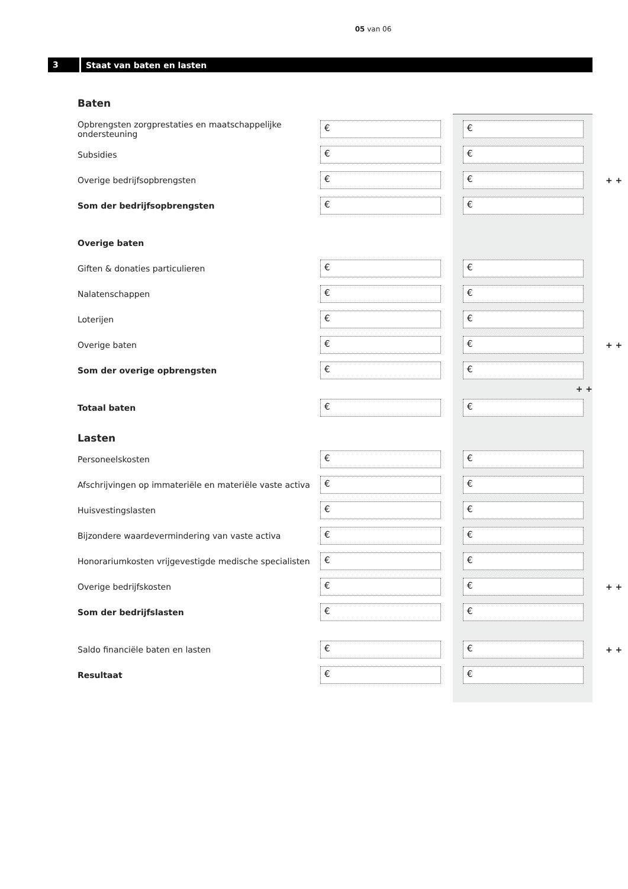05 van 06
3 Staat van baten en lasten
Baten
Opbrengsten zorgprestaties en maatschappelijke ondersteuning € €
Subsidies € €
Overige bedrijfsopbrengsten € € + +
Som der bedrijfsopbrengsten € €
Overige baten
Giften & donaties particulieren € €
Nalatenschappen € €
Loterijen € €
Overige baten € € + +
Som der overige opbrengsten € €
+ +
Totaal baten € €
Lasten
Personeelskosten € €
Afschrijvingen op immateriële en materiële vaste activa € €
Huisvestingslasten € €
Bijzondere waardevermindering van vaste activa € €
Honorariumkosten vrijgevestigde medische specialisten € €
Overige bedrijfskosten € € + +
Som der bedrijfslasten € €
Saldo financiële baten en lasten € € + +
Resultaat € €